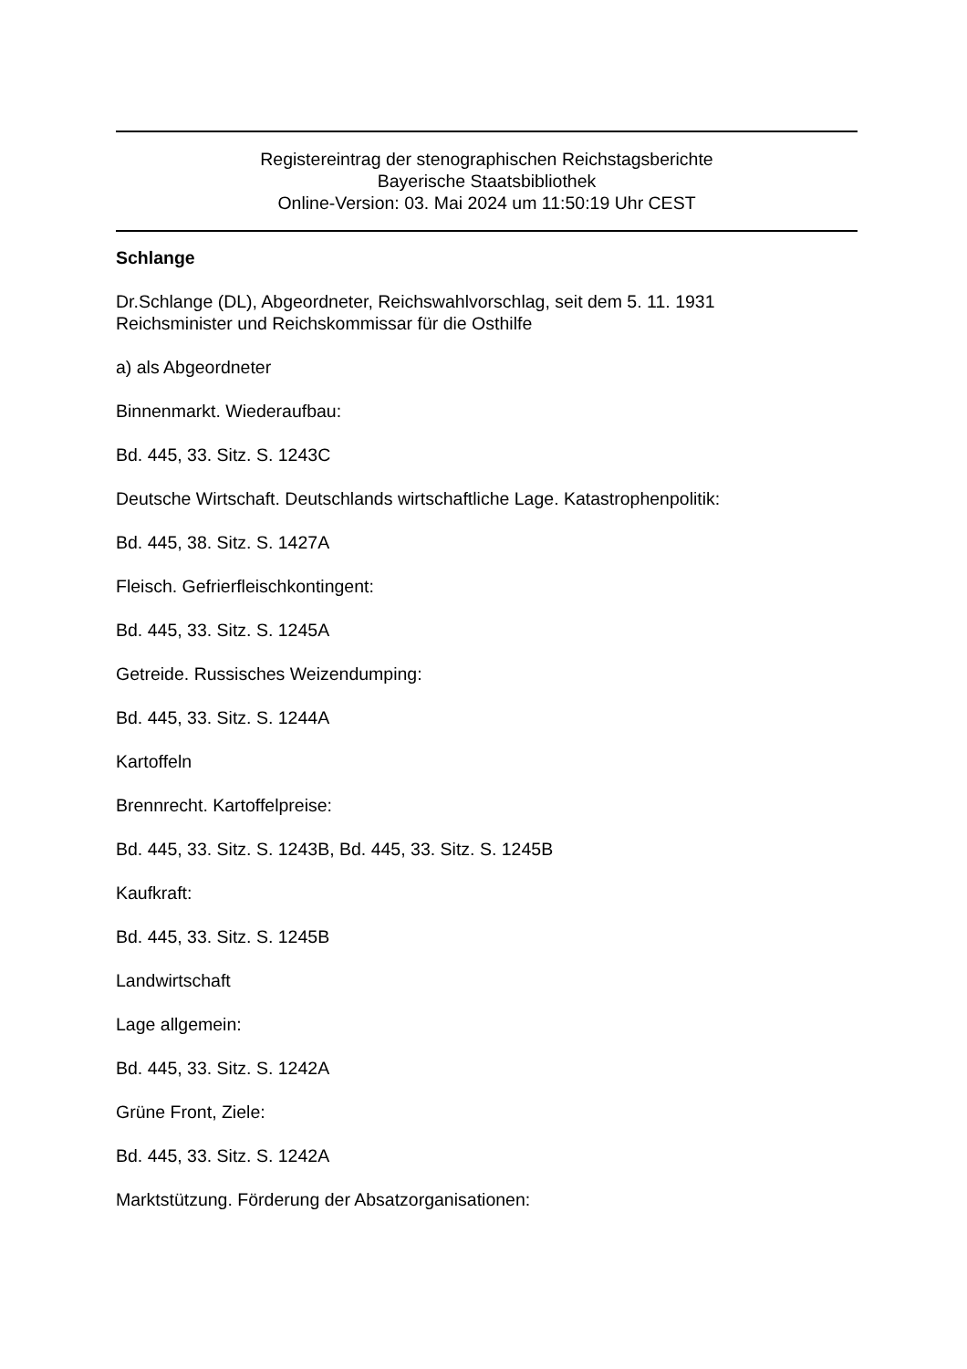Registereintrag der stenographischen Reichstagsberichte
Bayerische Staatsbibliothek
Online-Version: 03. Mai 2024 um 11:50:19 Uhr CEST
Schlange
Dr.Schlange (DL), Abgeordneter, Reichswahlvorschlag, seit dem 5. 11. 1931
Reichsminister und Reichskommissar für die Osthilfe
a) als Abgeordneter
Binnenmarkt. Wiederaufbau:
Bd. 445, 33. Sitz. S. 1243C
Deutsche Wirtschaft. Deutschlands wirtschaftliche Lage. Katastrophenpolitik:
Bd. 445, 38. Sitz. S. 1427A
Fleisch. Gefrierfleischkontingent:
Bd. 445, 33. Sitz. S. 1245A
Getreide. Russisches Weizendumping:
Bd. 445, 33. Sitz. S. 1244A
Kartoffeln
Brennrecht. Kartoffelpreise:
Bd. 445, 33. Sitz. S. 1243B, Bd. 445, 33. Sitz. S. 1245B
Kaufkraft:
Bd. 445, 33. Sitz. S. 1245B
Landwirtschaft
Lage allgemein:
Bd. 445, 33. Sitz. S. 1242A
Grüne Front, Ziele:
Bd. 445, 33. Sitz. S. 1242A
Marktstützung. Förderung der Absatzorganisationen: